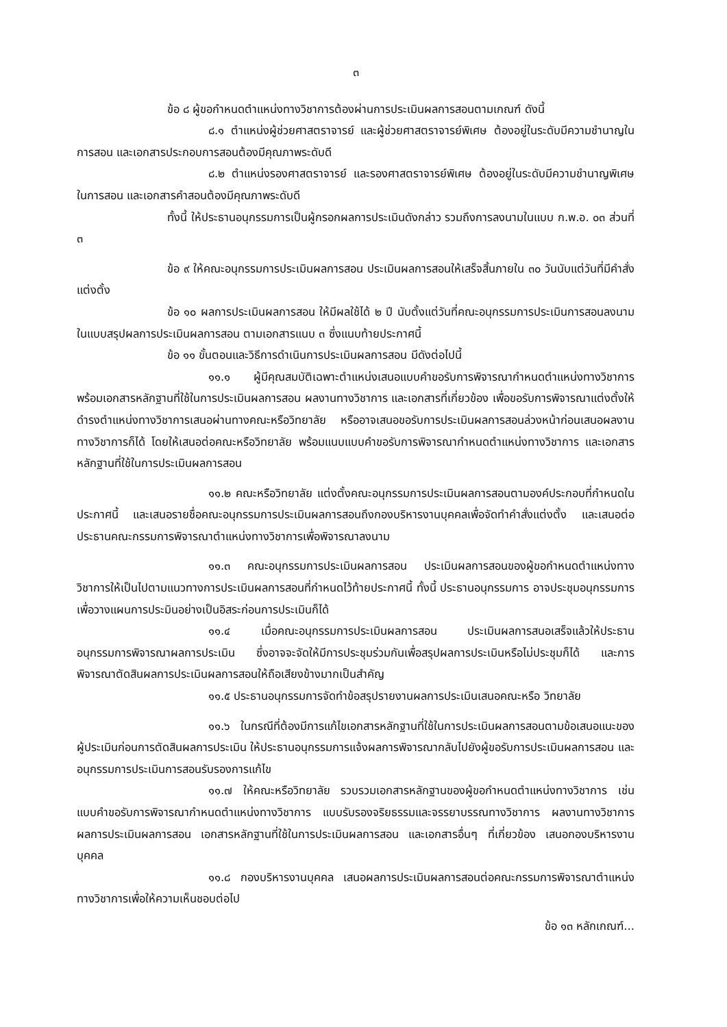๓
ข้อ ๘ ผู้ขอกำหนดตำแหน่งทางวิชาการต้องผ่านการประเมินผลการสอนตามเกณฑ์ ดังนี้
๘.๑ ตำแหน่งผู้ช่วยศาสตราจารย์ และผู้ช่วยศาสตราจารย์พิเศษ ต้องอยู่ในระดับมีความชำนาญในการสอน และเอกสารประกอบการสอนต้องมีคุณภาพระดับดี
๘.๒ ตำแหน่งรองศาสตราจารย์ และรองศาสตราจารย์พิเศษ ต้องอยู่ในระดับมีความชำนาญพิเศษในการสอน และเอกสารคำสอนต้องมีคุณภาพระดับดี
ทั้งนี้ ให้ประธานอนุกรรมการเป็นผู้กรอกผลการประเมินดังกล่าว รวมถึงการลงนามในแบบ ก.พ.อ. ๐๓ ส่วนที่ ๓
ข้อ ๙ ให้คณะอนุกรรมการประเมินผลการสอน ประเมินผลการสอนให้เสร็จสิ้นภายใน ๓๐ วันนับแต่วันที่มีคำสั่งแต่งตั้ง
ข้อ ๑๐ ผลการประเมินผลการสอน ให้มีผลใช้ได้ ๒ ปี นับตั้งแต่วันที่คณะอนุกรรมการประเมินการสอนลงนามในแบบสรุปผลการประเมินผลการสอน ตามเอกสารแนบ ๓ ซึ่งแนบท้ายประกาศนี้
ข้อ ๑๑ ขั้นตอนและวิธีการดำเนินการประเมินผลการสอน มีดังต่อไปนี้
๑๑.๑ ผู้มีคุณสมบัติเฉพาะตำแหน่งเสนอแบบคำขอรับการพิจารณากำหนดตำแหน่งทางวิชาการ พร้อมเอกสารหลักฐานที่ใช้ในการประเมินผลการสอน ผลงานทางวิชาการ และเอกสารที่เกี่ยวข้อง เพื่อขอรับการพิจารณาแต่งตั้งให้ดำรงตำแหน่งทางวิชาการเสนอผ่านทางคณะหรือวิทยาลัย หรืออาจเสนอขอรับการประเมินผลการสอนล่วงหน้าก่อนเสนอผลงานทางวิชาการก็ได้ โดยให้เสนอต่อคณะหรือวิทยาลัย พร้อมแนบแบบคำขอรับการพิจารณากำหนดตำแหน่งทางวิชาการ และเอกสารหลักฐานที่ใช้ในการประเมินผลการสอน
๑๑.๒ คณะหรือวิทยาลัย แต่งตั้งคณะอนุกรรมการประเมินผลการสอนตามองค์ประกอบที่กำหนดในประกาศนี้ และเสนอรายชื่อคณะอนุกรรมการประเมินผลการสอนถึงกองบริหารงานบุคคลเพื่อจัดทำคำสั่งแต่งตั้ง และเสนอต่อประธานคณะกรรมการพิจารณาตำแหน่งทางวิชาการเพื่อพิจารณาลงนาม
๑๑.๓ คณะอนุกรรมการประเมินผลการสอน ประเมินผลการสอนของผู้ขอกำหนดตำแหน่งทางวิชาการให้เป็นไปตามแนวทางการประเมินผลการสอนที่กำหนดไว้ท้ายประกาศนี้ ทั้งนี้ ประธานอนุกรรมการ อาจประชุมอนุกรรมการเพื่อวางแผนการประมินอย่างเป็นอิสระก่อนการประเมินก็ได้
๑๑.๔ เมื่อคณะอนุกรรมการประเมินผลการสอน ประเมินผลการสนอเสร็จแล้วให้ประธานอนุกรรมการพิจารณาผลการประเมิน ซึ่งอาจจะจัดให้มีการประชุมร่วมกันเพื่อสรุปผลการประเมินหรือไม่ประชุมก็ได้ และการพิจารณาตัดสินผลการประเมินผลการสอนให้ถือเสียงข้างมากเป็นสำคัญ
๑๑.๕ ประธานอนุกรรมการจัดทำข้อสรุปรายงานผลการประเมินเสนอคณะหรือ วิทยาลัย
๑๑.๖ ในกรณีที่ต้องมีการแก้ไขเอกสารหลักฐานที่ใช้ในการประเมินผลการสอนตามข้อเสนอแนะของผู้ประเมินก่อนการตัดสินผลการประเมิน ให้ประธานอนุกรรมการแจ้งผลการพิจารณากลับไปยังผู้ขอรับการประเมินผลการสอน และอนุกรรมการประเมินการสอนรับรองการแก้ไข
๑๑.๗ ให้คณะหรือวิทยาลัย รวบรวมเอกสารหลักฐานของผู้ขอกำหนดตำแหน่งทางวิชาการ เช่น แบบคำขอรับการพิจารณากำหนดตำแหน่งทางวิชาการ แบบรับรองจริยธรรมและจรรยาบรรณทางวิชาการ ผลงานทางวิชาการ ผลการประเมินผลการสอน เอกสารหลักฐานที่ใช้ในการประเมินผลการสอน และเอกสารอื่นๆ ที่เกี่ยวข้อง เสนอกองบริหารงานบุคคล
๑๑.๘ กองบริหารงานบุคคล เสนอผลการประเมินผลการสอนต่อคณะกรรมการพิจารณาตำแหน่งทางวิชาการเพื่อให้ความเห็นชอบต่อไป
ข้อ ๑๓ หลักเกณฑ์...